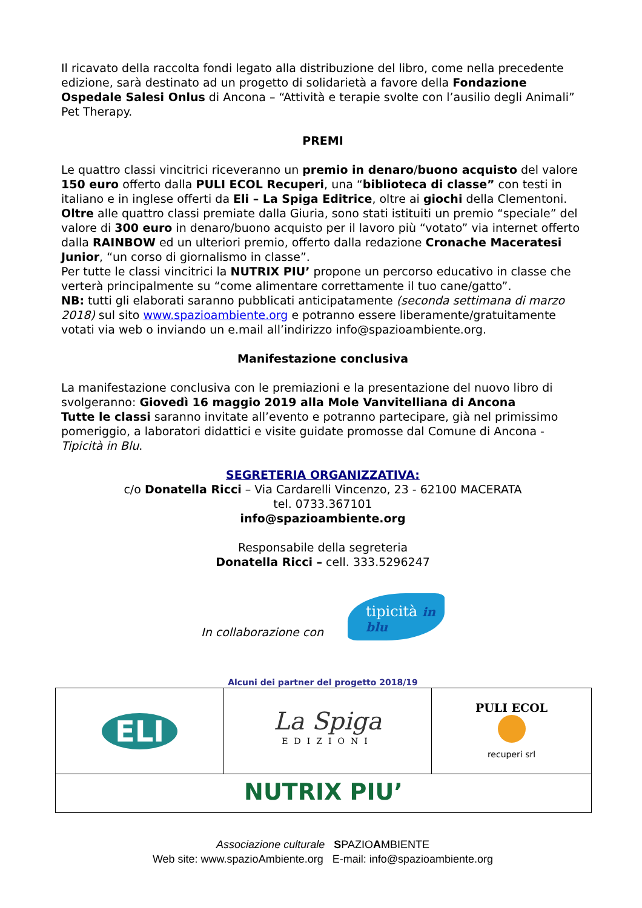Il ricavato della raccolta fondi legato alla distribuzione del libro, come nella precedente edizione, sarà destinato ad un progetto di solidarietà a favore della Fondazione Ospedale Salesi Onlus di Ancona – “Attività e terapie svolte con l’ausilio degli Animali” Pet Therapy.
PREMI
Le quattro classi vincitrici riceveranno un premio in denaro/buono acquisto del valore 150 euro offerto dalla PULI ECOL Recuperi, una “biblioteca di classe” con testi in italiano e in inglese offerti da Eli – La Spiga Editrice, oltre ai giochi della Clementoni. Oltre alle quattro classi premiate dalla Giuria, sono stati istituiti un premio “speciale” del valore di 300 euro in denaro/buono acquisto per il lavoro più “votato” via internet offerto dalla RAINBOW ed un ulteriori premio, offerto dalla redazione Cronache Maceratesi Junior, “un corso di giornalismo in classe”.
Per tutte le classi vincitrici la NUTRIX PIU’ propone un percorso educativo in classe che verterà principalmente su “come alimentare correttamente il tuo cane/gatto”.
NB: tutti gli elaborati saranno pubblicati anticipatamente (seconda settimana di marzo 2018) sul sito www.spazioambiente.org e potranno essere liberamente/gratuitamente votati via web o inviando un e.mail all’indirizzo info@spazioambiente.org.
Manifestazione conclusiva
La manifestazione conclusiva con le premiazioni e la presentazione del nuovo libro di svolgeranno: Giovedì 16 maggio 2019 alla Mole Vanvitelliana di Ancona
Tutte le classi saranno invitate all’evento e potranno partecipare, già nel primissimo pomeriggio, a laboratori didattici e visite guidate promosse dal Comune di Ancona - Tipicità in Blu.
SEGRETERIA ORGANIZZATIVA:
c/o Donatella Ricci – Via Cardarelli Vincenzo, 23 - 62100 MACERATA
tel. 0733.367101
info@spazioambiente.org
Responsabile della segreteria
Donatella Ricci – cell. 333.5296247
In collaborazione con
tipicità in blu
Alcuni dei partner del progetto 2018/19
| ELI | La Spiga EDIZIONI | PULI ECOL recuperi srl |
| NUTRIX PIU’ | | |
Associazione culturale SPAZIOAMBIENTE
Web site: www.spazioAmbiente.org E-mail: info@spazioambiente.org